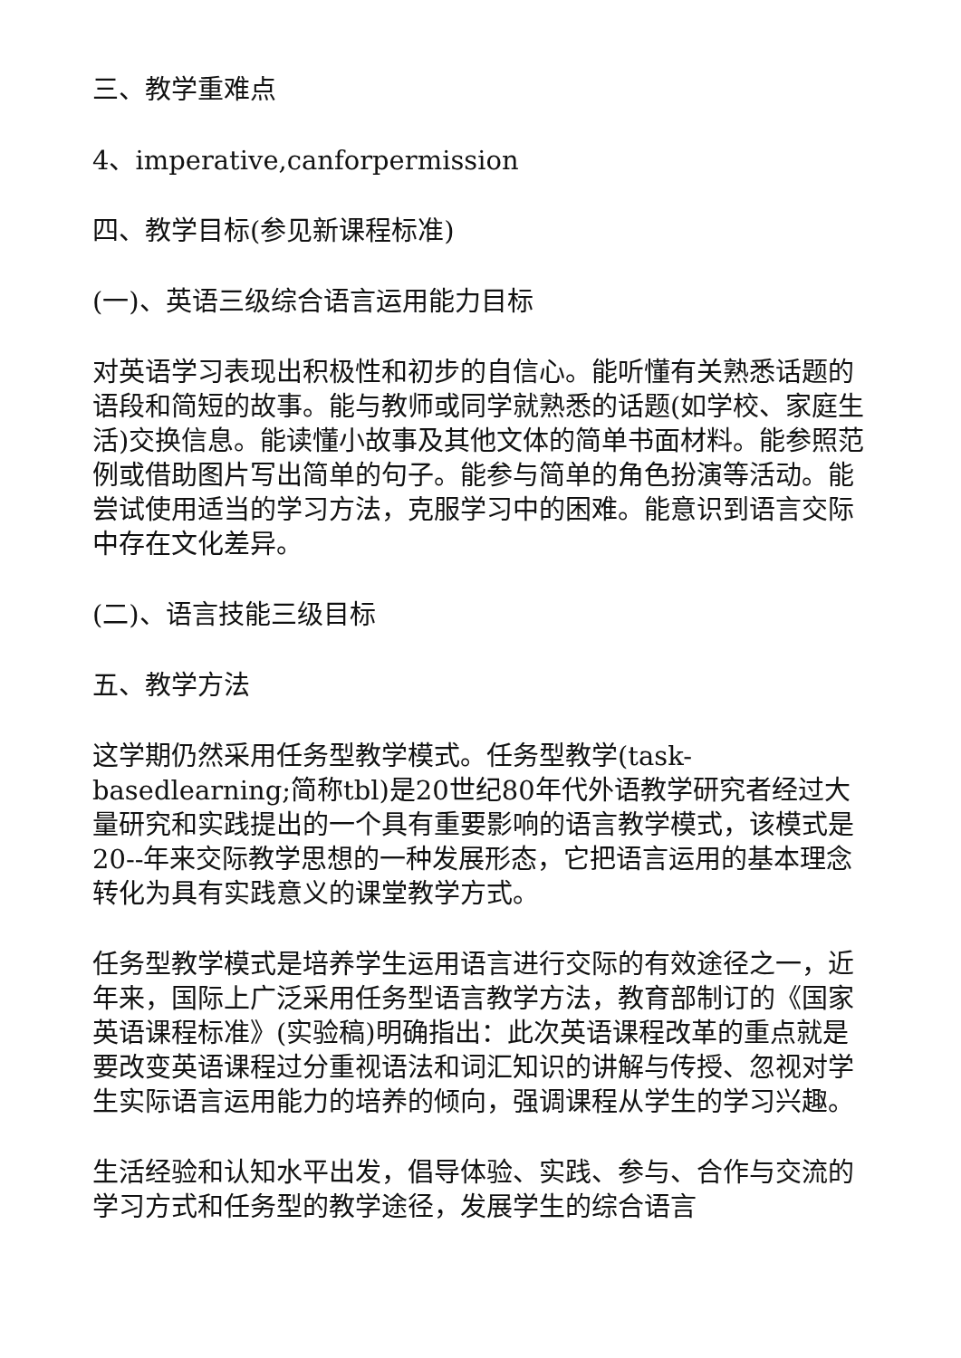三、教学重难点
4、imperative,canforpermission
四、教学目标(参见新课程标准)
(一)、英语三级综合语言运用能力目标
对英语学习表现出积极性和初步的自信心。能听懂有关熟悉话题的语段和简短的故事。能与教师或同学就熟悉的话题(如学校、家庭生活)交换信息。能读懂小故事及其他文体的简单书面材料。能参照范例或借助图片写出简单的句子。能参与简单的角色扮演等活动。能尝试使用适当的学习方法，克服学习中的困难。能意识到语言交际中存在文化差异。
(二)、语言技能三级目标
五、教学方法
这学期仍然采用任务型教学模式。任务型教学(task-basedlearning;简称tbl)是20世纪80年代外语教学研究者经过大量研究和实践提出的一个具有重要影响的语言教学模式，该模式是20--年来交际教学思想的一种发展形态，它把语言运用的基本理念转化为具有实践意义的课堂教学方式。
任务型教学模式是培养学生运用语言进行交际的有效途径之一，近年来，国际上广泛采用任务型语言教学方法，教育部制订的《国家英语课程标准》(实验稿)明确指出：此次英语课程改革的重点就是要改变英语课程过分重视语法和词汇知识的讲解与传授、忽视对学生实际语言运用能力的培养的倾向，强调课程从学生的学习兴趣。
生活经验和认知水平出发，倡导体验、实践、参与、合作与交流的学习方式和任务型的教学途径，发展学生的综合语言